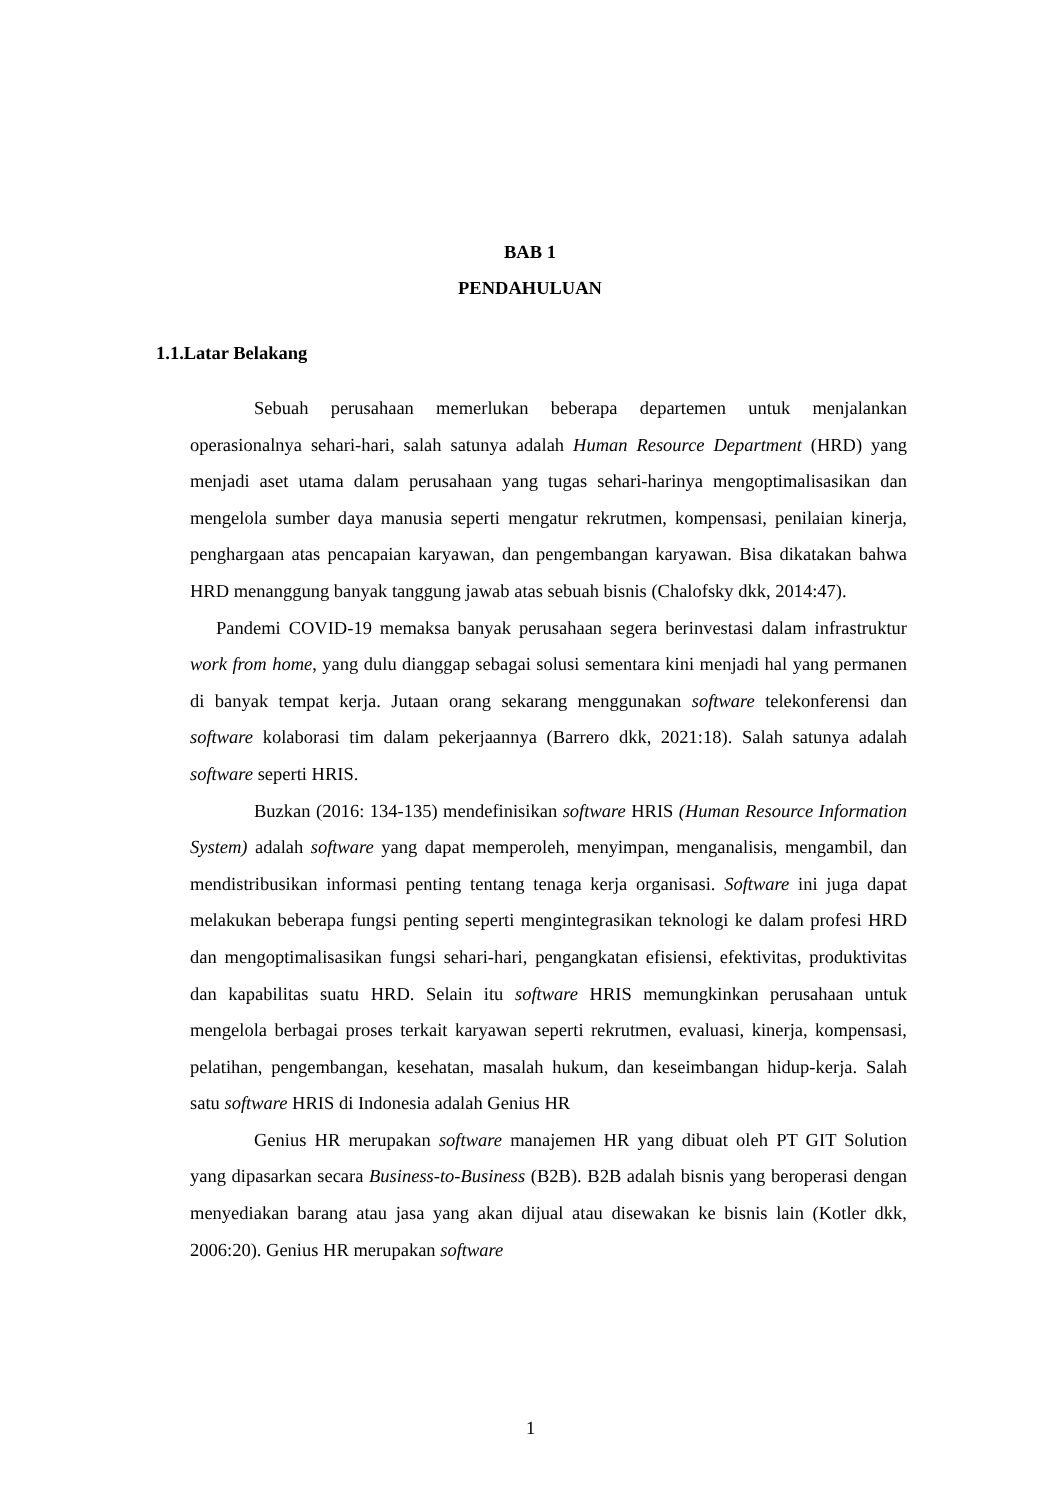BAB 1
PENDAHULUAN
1.1.Latar Belakang
Sebuah perusahaan memerlukan beberapa departemen untuk menjalankan operasionalnya sehari-hari, salah satunya adalah Human Resource Department (HRD) yang menjadi aset utama dalam perusahaan yang tugas sehari-harinya mengoptimalisasikan dan mengelola sumber daya manusia seperti mengatur rekrutmen, kompensasi, penilaian kinerja, penghargaan atas pencapaian karyawan, dan pengembangan karyawan. Bisa dikatakan bahwa HRD menanggung banyak tanggung jawab atas sebuah bisnis (Chalofsky dkk, 2014:47).
Pandemi COVID-19 memaksa banyak perusahaan segera berinvestasi dalam infrastruktur work from home, yang dulu dianggap sebagai solusi sementara kini menjadi hal yang permanen di banyak tempat kerja. Jutaan orang sekarang menggunakan software telekonferensi dan software kolaborasi tim dalam pekerjaannya (Barrero dkk, 2021:18). Salah satunya adalah software seperti HRIS.
Buzkan (2016: 134-135) mendefinisikan software HRIS (Human Resource Information System) adalah software yang dapat memperoleh, menyimpan, menganalisis, mengambil, dan mendistribusikan informasi penting tentang tenaga kerja organisasi. Software ini juga dapat melakukan beberapa fungsi penting seperti mengintegrasikan teknologi ke dalam profesi HRD dan mengoptimalisasikan fungsi sehari-hari, pengangkatan efisiensi, efektivitas, produktivitas dan kapabilitas suatu HRD. Selain itu software HRIS memungkinkan perusahaan untuk mengelola berbagai proses terkait karyawan seperti rekrutmen, evaluasi, kinerja, kompensasi, pelatihan, pengembangan, kesehatan, masalah hukum, dan keseimbangan hidup-kerja. Salah satu software HRIS di Indonesia adalah Genius HR
Genius HR merupakan software manajemen HR yang dibuat oleh PT GIT Solution yang dipasarkan secara Business-to-Business (B2B). B2B adalah bisnis yang beroperasi dengan menyediakan barang atau jasa yang akan dijual atau disewakan ke bisnis lain (Kotler dkk, 2006:20). Genius HR merupakan software
1